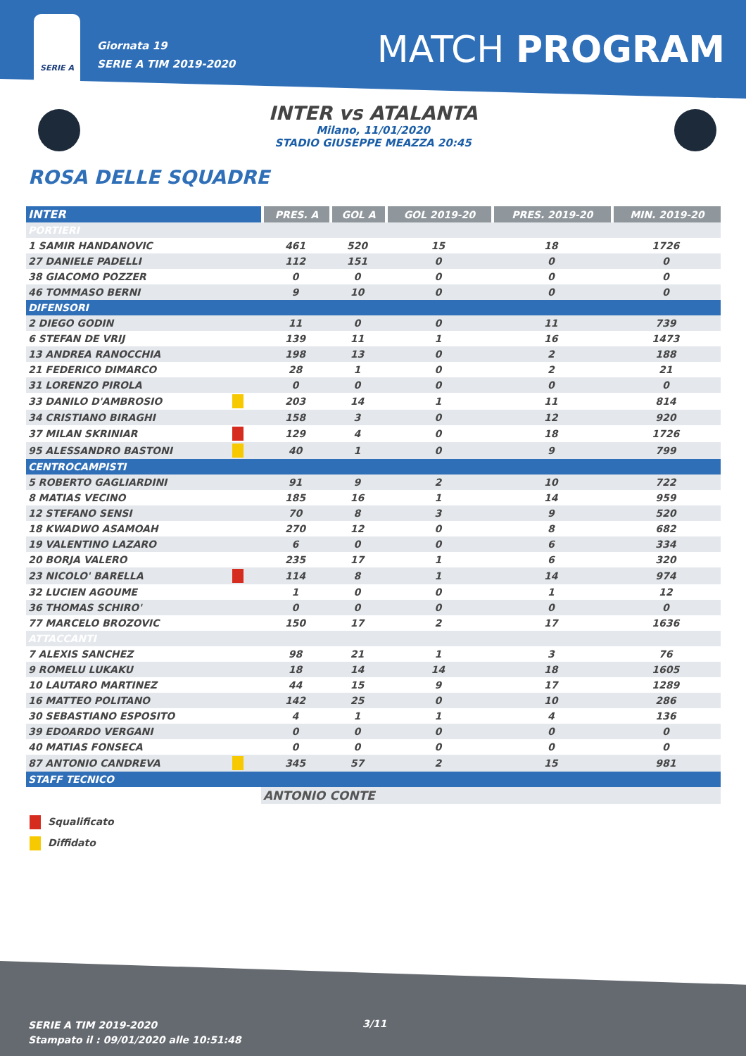SERIE A
Giornata 19
SERIE A TIM 2019-2020
MATCH PROGRAM
INTER vs ATALANTA
Milano, 11/01/2020
STADIO GIUSEPPE MEAZZA 20:45
ROSA DELLE SQUADRE
| INTER | | PRES. A | GOL A | GOL 2019-20 | PRES. 2019-20 | MIN. 2019-20 |
| --- | --- | --- | --- | --- | --- | --- |
| PORTIERI | | | | | | |
| 1 SAMIR HANDANOVIC | | 461 | 520 | 15 | 18 | 1726 |
| 27 DANIELE PADELLI | | 112 | 151 | 0 | 0 | 0 |
| 38 GIACOMO POZZER | | 0 | 0 | 0 | 0 | 0 |
| 46 TOMMASO BERNI | | 9 | 10 | 0 | 0 | 0 |
| DIFENSORI | | | | | | |
| 2 DIEGO GODIN | | 11 | 0 | 0 | 11 | 739 |
| 6 STEFAN DE VRIJ | | 139 | 11 | 1 | 16 | 1473 |
| 13 ANDREA RANOCCHIA | | 198 | 13 | 0 | 2 | 188 |
| 21 FEDERICO DIMARCO | | 28 | 1 | 0 | 2 | 21 |
| 31 LORENZO PIROLA | | 0 | 0 | 0 | 0 | 0 |
| 33 DANILO D'AMBROSIO | | 203 | 14 | 1 | 11 | 814 |
| 34 CRISTIANO BIRAGHI | | 158 | 3 | 0 | 12 | 920 |
| 37 MILAN SKRINIAR | | 129 | 4 | 0 | 18 | 1726 |
| 95 ALESSANDRO BASTONI | | 40 | 1 | 0 | 9 | 799 |
| CENTROCAMPISTI | | | | | | |
| 5 ROBERTO GAGLIARDINI | | 91 | 9 | 2 | 10 | 722 |
| 8 MATIAS VECINO | | 185 | 16 | 1 | 14 | 959 |
| 12 STEFANO SENSI | | 70 | 8 | 3 | 9 | 520 |
| 18 KWADWO ASAMOAH | | 270 | 12 | 0 | 8 | 682 |
| 19 VALENTINO LAZARO | | 6 | 0 | 0 | 6 | 334 |
| 20 BORJA VALERO | | 235 | 17 | 1 | 6 | 320 |
| 23 NICOLO' BARELLA | | 114 | 8 | 1 | 14 | 974 |
| 32 LUCIEN AGOUME | | 1 | 0 | 0 | 1 | 12 |
| 36 THOMAS SCHIRO' | | 0 | 0 | 0 | 0 | 0 |
| 77 MARCELO BROZOVIC | | 150 | 17 | 2 | 17 | 1636 |
| ATTACCANTI | | | | | | |
| 7 ALEXIS SANCHEZ | | 98 | 21 | 1 | 3 | 76 |
| 9 ROMELU LUKAKU | | 18 | 14 | 14 | 18 | 1605 |
| 10 LAUTARO MARTINEZ | | 44 | 15 | 9 | 17 | 1289 |
| 16 MATTEO POLITANO | | 142 | 25 | 0 | 10 | 286 |
| 30 SEBASTIANO ESPOSITO | | 4 | 1 | 1 | 4 | 136 |
| 39 EDOARDO VERGANI | | 0 | 0 | 0 | 0 | 0 |
| 40 MATIAS FONSECA | | 0 | 0 | 0 | 0 | 0 |
| 87 ANTONIO CANDREVA | | 345 | 57 | 2 | 15 | 981 |
| STAFF TECNICO | | | | | | |
| | | ANTONIO CONTE | | | | |
Squalificato
Diffidato
SERIE A TIM 2019-2020
Stampato il : 09/01/2020 alle 10:51:48
3/11